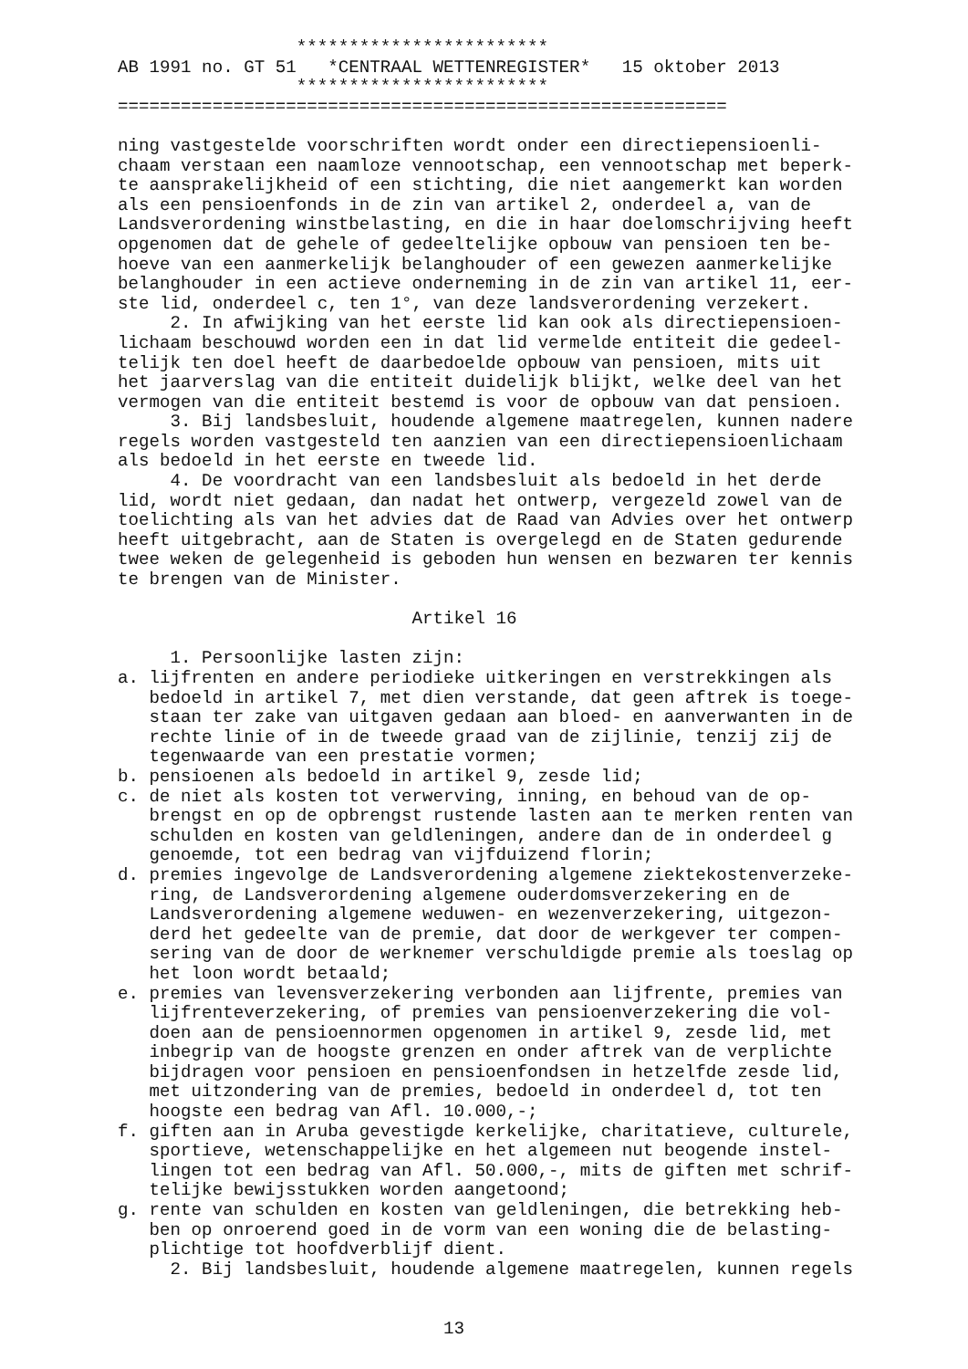************************ AB 1991 no. GT 51 *CENTRAAL WETTENREGISTER* 15 oktober 2013 ************************ ========================================================== ning vastgestelde voorschriften wordt onder een directiepensioenli- chaam verstaan een naamloze vennootschap, een vennootschap met beperk- te aansprakelijkheid of een stichting, die niet aangemerkt kan worden als een pensioenfonds in de zin van artikel 2, onderdeel a, van de Landsverordening winstbelasting, en die in haar doelomschrijving heeft opgenomen dat de gehele of gedeeltelijke opbouw van pensioen ten be- hoeve van een aanmerkelijk belanghouder of een gewezen aanmerkelijke belanghouder in een actieve onderneming in de zin van artikel 11, eer- ste lid, onderdeel c, ten 1°, van deze landsverordening verzekert. 2. In afwijking van het eerste lid kan ook als directiepensioen- lichaam beschouwd worden een in dat lid vermelde entiteit die gedeel- telijk ten doel heeft de daarbedoelde opbouw van pensioen, mits uit het jaarverslag van die entiteit duidelijk blijkt, welke deel van het vermogen van die entiteit bestemd is voor de opbouw van dat pensioen. 3. Bij landsbesluit, houdende algemene maatregelen, kunnen nadere regels worden vastgesteld ten aanzien van een directiepensioenlichaam als bedoeld in het eerste en tweede lid. 4. De voordracht van een landsbesluit als bedoeld in het derde lid, wordt niet gedaan, dan nadat het ontwerp, vergezeld zowel van de toelichting als van het advies dat de Raad van Advies over het ontwerp heeft uitgebracht, aan de Staten is overgelegd en de Staten gedurende twee weken de gelegenheid is geboden hun wensen en bezwaren ter kennis te brengen van de Minister. Artikel 16 1. Persoonlijke lasten zijn: a. lijfrenten en andere periodieke uitkeringen en verstrekkingen als bedoeld in artikel 7, met dien verstande, dat geen aftrek is toege- staan ter zake van uitgaven gedaan aan bloed- en aanverwanten in de rechte linie of in de tweede graad van de zijlinie, tenzij zij de tegenwaarde van een prestatie vormen; b. pensioenen als bedoeld in artikel 9, zesde lid; c. de niet als kosten tot verwerving, inning, en behoud van de op- brengst en op de opbrengst rustende lasten aan te merken renten van schulden en kosten van geldleningen, andere dan de in onderdeel g genoemde, tot een bedrag van vijfduizend florin; d. premies ingevolge de Landsverordening algemene ziektekostenverzeke- ring, de Landsverordening algemene ouderdomsverzekering en de Landsverordening algemene weduwen- en wezenverzekering, uitgezon- derd het gedeelte van de premie, dat door de werkgever ter compen- sering van de door de werknemer verschuldigde premie als toeslag op het loon wordt betaald; e. premies van levensverzekering verbonden aan lijfrente, premies van lijfrenteverzekering, of premies van pensioenverzekering die vol- doen aan de pensioennormen opgenomen in artikel 9, zesde lid, met inbegrip van de hoogste grenzen en onder aftrek van de verplichte bijdragen voor pensioen en pensioenfondsen in hetzelfde zesde lid, met uitzondering van de premies, bedoeld in onderdeel d, tot ten hoogste een bedrag van Afl. 10.000,-; f. giften aan in Aruba gevestigde kerkelijke, charitatieve, culturele, sportieve, wetenschappelijke en het algemeen nut beogende instel- lingen tot een bedrag van Afl. 50.000,-, mits de giften met schrif- telijke bewijsstukken worden aangetoond; g. rente van schulden en kosten van geldleningen, die betrekking heb- ben op onroerend goed in de vorm van een woning die de belasting- plichtige tot hoofdverblijf dient. 2. Bij landsbesluit, houdende algemene maatregelen, kunnen regels 13